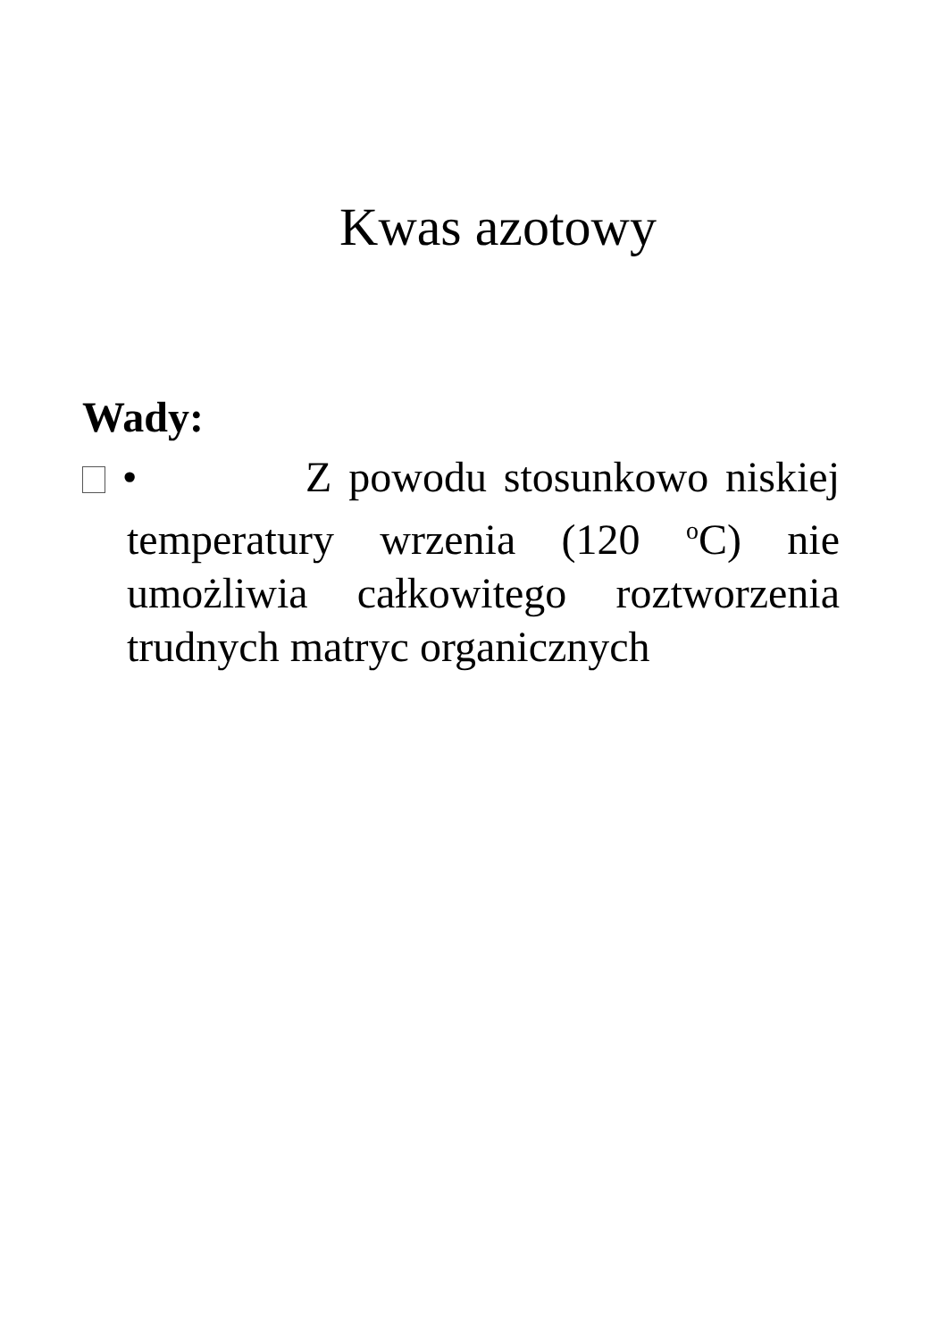Kwas azotowy
Wady:
• Z powodu stosunkowo niskiej temperatury wrzenia (120 <sup>o</sup>C) nie umożliwia całkowitego roztworzenia trudnych matryc organicznych